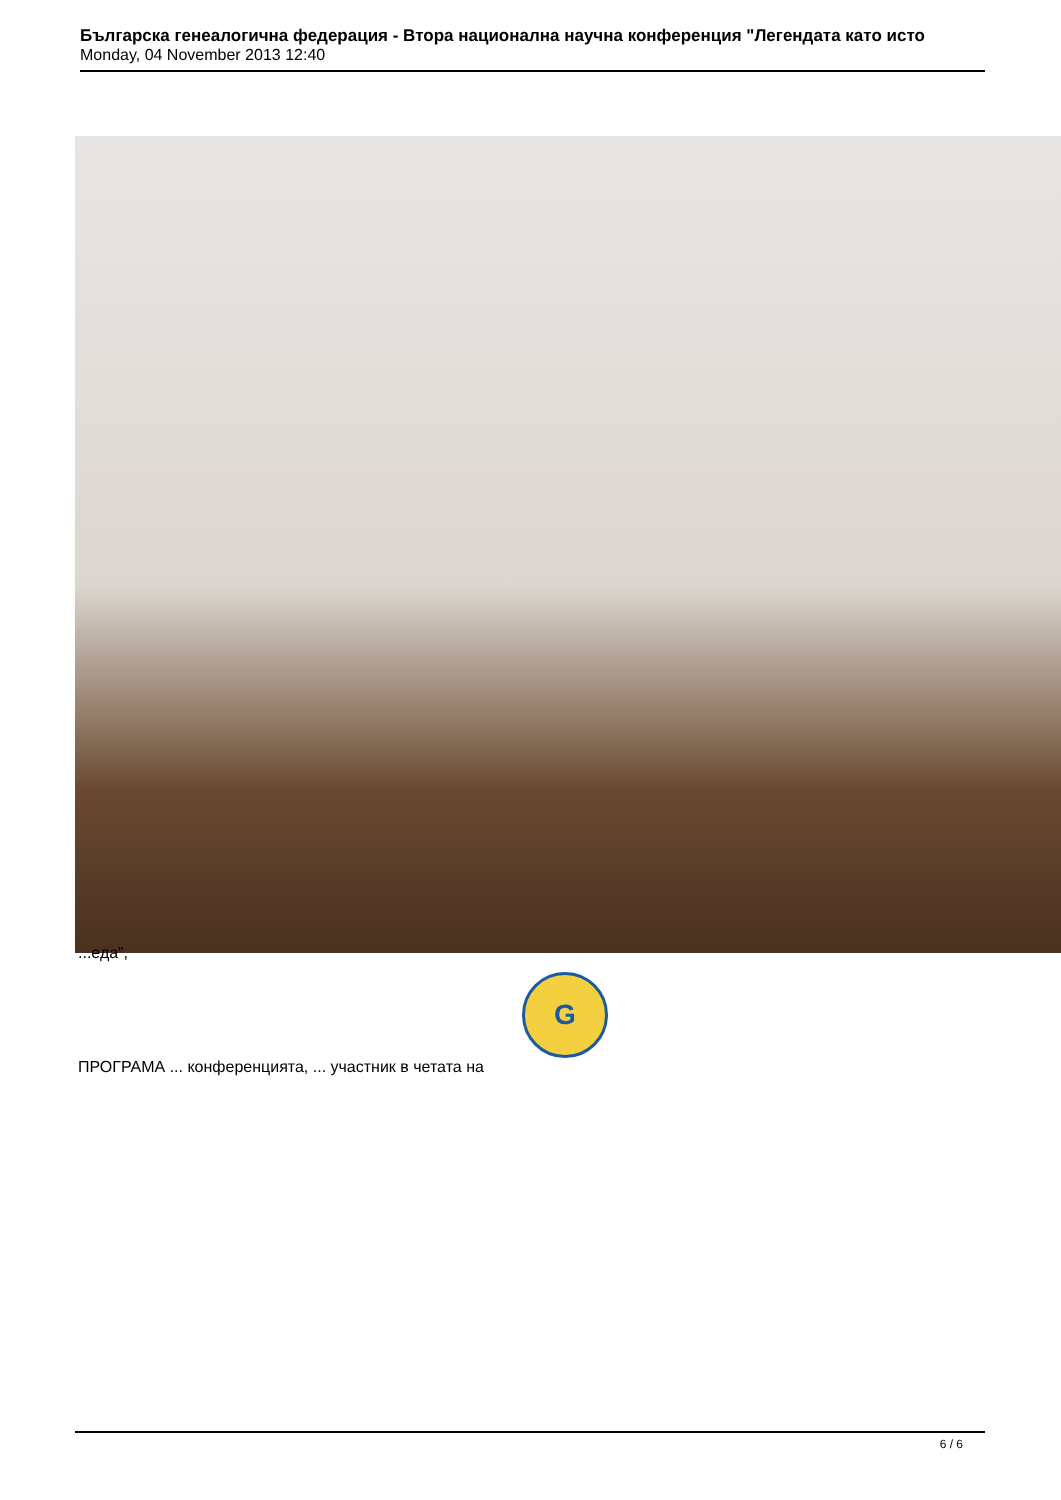Българска генеалогична федерация - Втора национална научна конференция "Легендата като исто
Monday, 04 November 2013 12:40
...еда”,
G
ПРОГРАМА ... конференцията, ... участник в четата на
6 / 6